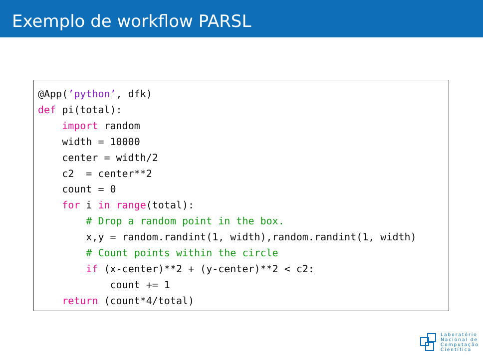Exemplo de workflow PARSL
@App(’python’, dfk)
def pi(total):
    import random
    width = 10000
    center = width/2
    c2  = center**2
    count = 0
    for i in range(total):
        # Drop a random point in the box.
        x,y = random.randint(1, width),random.randint(1, width)
        # Count points within the circle
        if (x-center)**2 + (y-center)**2 < c2:
            count += 1
    return (count*4/total)
Laboratório
Nacional de
Computação
Científica